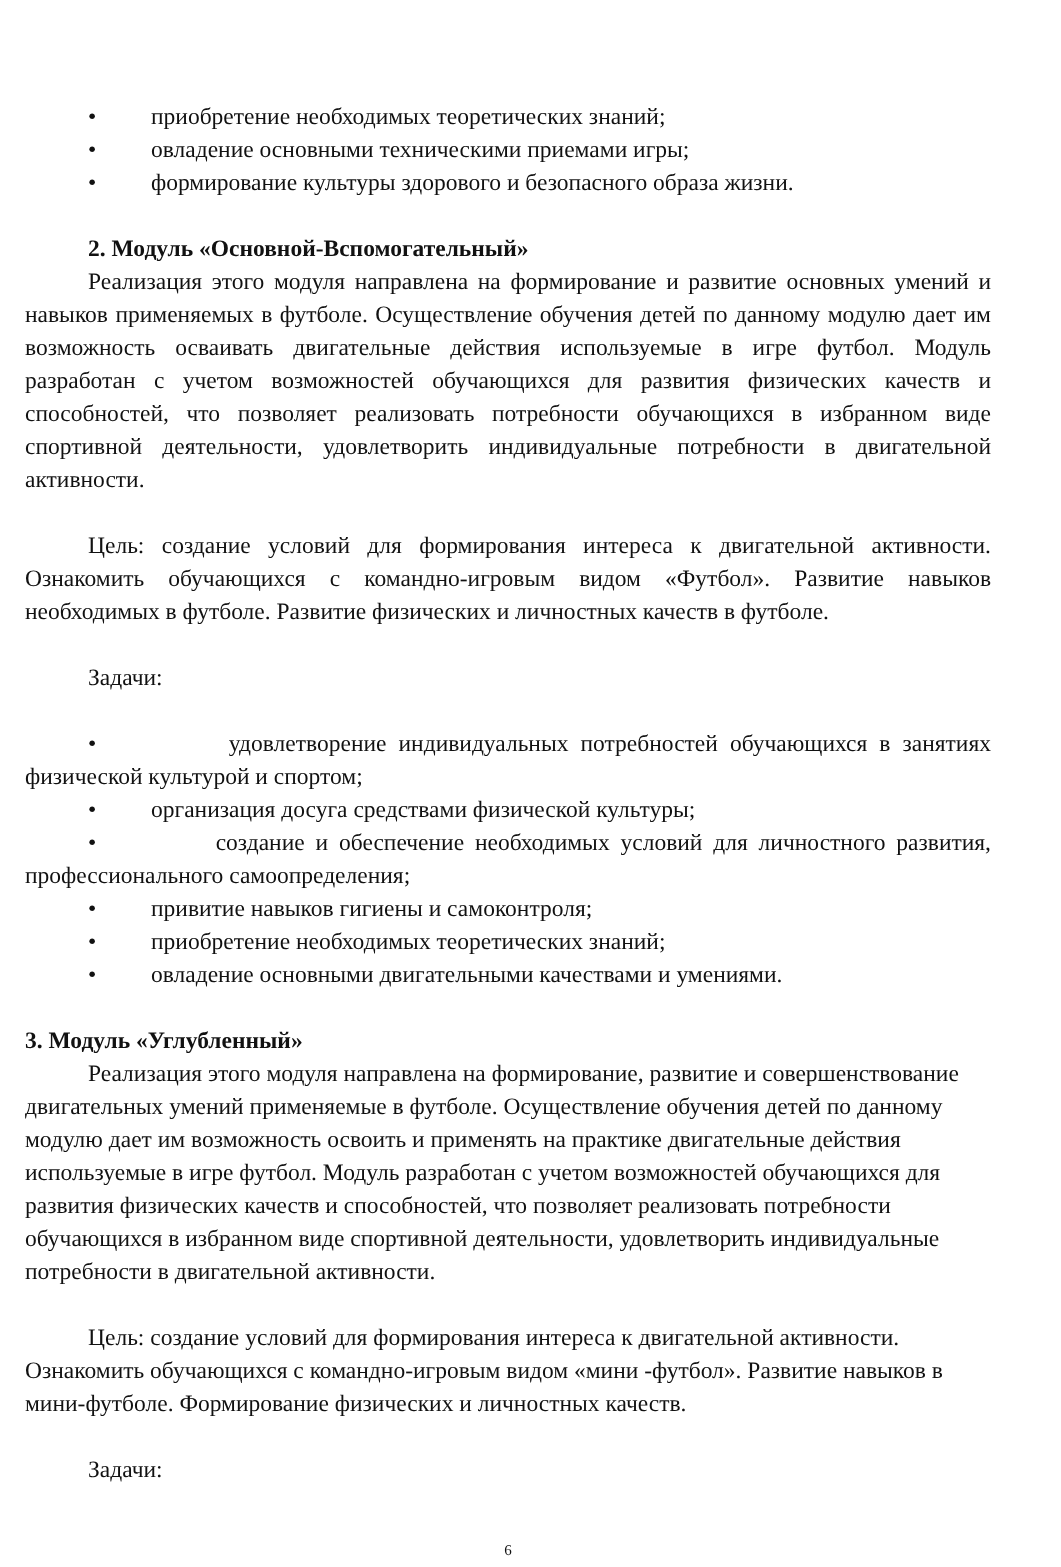• приобретение необходимых теоретических знаний;
• овладение основными техническими приемами игры;
• формирование культуры здорового и безопасного образа жизни.
2. Модуль «Основной-Вспомогательный»
Реализация этого модуля направлена на формирование и развитие основных умений и навыков применяемых в футболе. Осуществление обучения детей по данному модулю дает им возможность осваивать двигательные действия используемые в игре футбол. Модуль разработан с учетом возможностей обучающихся для развития физических качеств и способностей, что позволяет реализовать потребности обучающихся в избранном виде спортивной деятельности, удовлетворить индивидуальные потребности в двигательной активности.
Цель: создание условий для формирования интереса к двигательной активности. Ознакомить обучающихся с командно-игровым видом «Футбол». Развитие навыков необходимых в футболе. Развитие физических и личностных качеств в футболе.
Задачи:
• удовлетворение индивидуальных потребностей обучающихся в занятиях физической культурой и спортом;
• организация досуга средствами физической культуры;
• создание и обеспечение необходимых условий для личностного развития, профессионального самоопределения;
• привитие навыков гигиены и самоконтроля;
• приобретение необходимых теоретических знаний;
• овладение основными двигательными качествами и умениями.
3. Модуль «Углубленный»
Реализация этого модуля направлена на формирование, развитие и совершенствование двигательных умений применяемые в футболе. Осуществление обучения детей по данному модулю дает им возможность освоить и применять на практике двигательные действия используемые в игре футбол. Модуль разработан с учетом возможностей обучающихся для развития физических качеств и способностей, что позволяет реализовать потребности обучающихся в избранном виде спортивной деятельности, удовлетворить индивидуальные потребности в двигательной активности.
Цель: создание условий для формирования интереса к двигательной активности. Ознакомить обучающихся с командно-игровым видом «мини -футбол». Развитие навыков в мини-футболе. Формирование физических и личностных качеств.
Задачи:
6